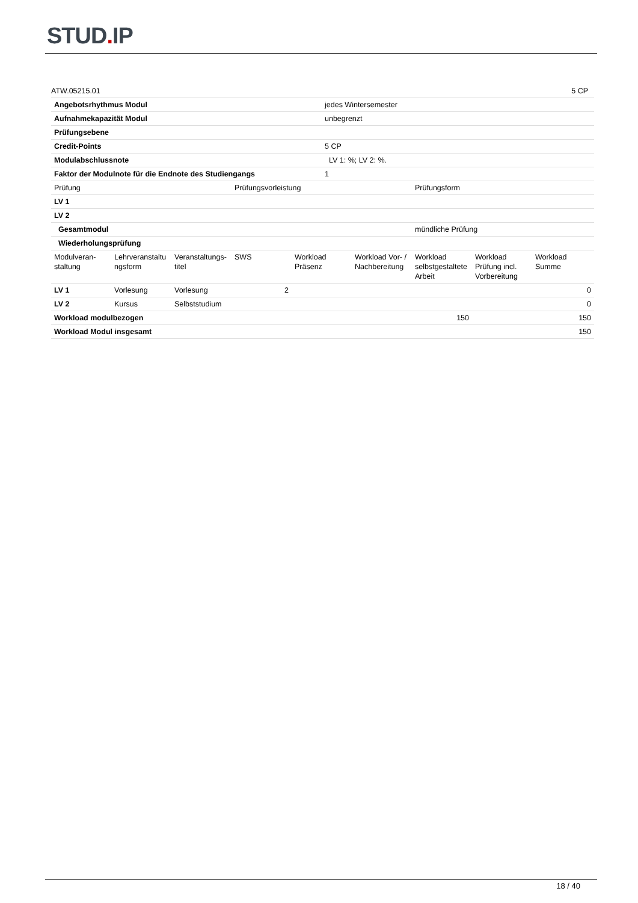STUD. IP
| ATW.05215.01 | 5 CP |
| Angebotsrhythmus Modul | jedes Wintersemester |
| Aufnahmekapazität Modul | unbegrenzt |
| Prüfungsebene | |
| Credit-Points | 5 CP |
| Modulabschlussnote | LV 1: %; LV 2: %. |
| Faktor der Modulnote für die Endnote des Studiengangs | 1 |
| Prüfung | Prüfungsvorleistung | Prüfungsform |
| LV 1 | | |
| LV 2 | | |
| Gesamtmodul | | mündliche Prüfung |
| Wiederholungsprüfung | | |
| Modulveran- staltung | Lehrveranstaltu ngsform | Veranstaltungs- titel | SWS | Workload Präsenz | Workload Vor- / Nachbereitung | Workload selbstgestaltete Arbeit | Workload Prüfung incl. Vorbereitung | Workload Summe |
| LV 1 | Vorlesung | Vorlesung | 2 | | | | | 0 |
| LV 2 | Kursus | Selbststudium | | | | | | 0 |
| Workload modulbezogen | | | | | | 150 | | 150 |
| Workload Modul insgesamt | | | | | | | | 150 |
18 / 40